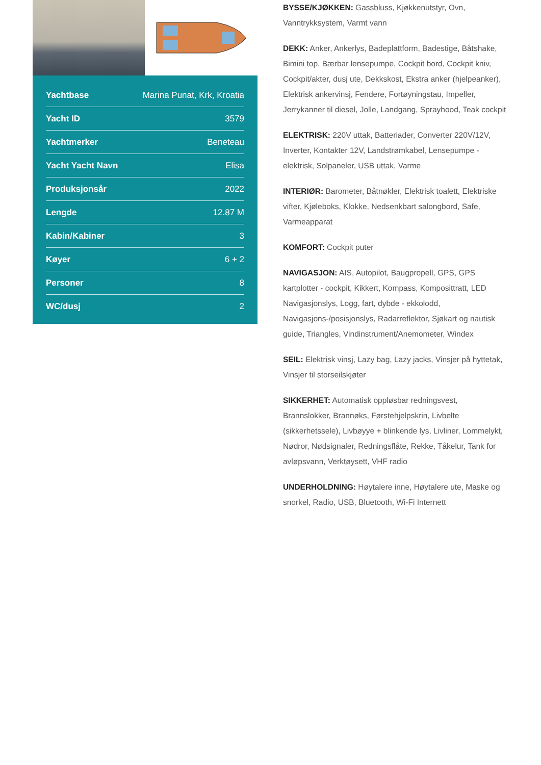| Yachtbase | Marina Punat, Krk, Kroatia |
| Yacht ID | 3579 |
| Yachtmerker | Beneteau |
| Yacht Yacht Navn | Elisa |
| Produksjonsår | 2022 |
| Lengde | 12.87 M |
| Kabin/Kabiner | 3 |
| Køyer | 6 + 2 |
| Personer | 8 |
| WC/dusj | 2 |
BYSSE/KJØKKEN: Gassbluss, Kjøkkenutstyr, Ovn, Vanntrykksystem, Varmt vann
DEKK: Anker, Ankerlys, Badeplattform, Badestige, Båtshake, Bimini top, Bærbar lensepumpe, Cockpit bord, Cockpit kniv, Cockpit/akter, dusj ute, Dekkskost, Ekstra anker (hjelpeanker), Elektrisk ankervinsj, Fendere, Fortøyningstau, Impeller, Jerrykanner til diesel, Jolle, Landgang, Sprayhood, Teak cockpit
ELEKTRISK: 220V uttak, Batteriader, Converter 220V/12V, Inverter, Kontakter 12V, Landstrømkabel, Lensepumpe - elektrisk, Solpaneler, USB uttak, Varme
INTERIØR: Barometer, Båtnøkler, Elektrisk toalett, Elektriske vifter, Kjøleboks, Klokke, Nedsenkbart salongbord, Safe, Varmeapparat
KOMFORT: Cockpit puter
NAVIGASJON: AIS, Autopilot, Baugpropell, GPS, GPS kartplotter - cockpit, Kikkert, Kompass, Komposittratt, LED Navigasjonslys, Logg, fart, dybde - ekkolodd, Navigasjons-/posisjonslys, Radarreflektor, Sjøkart og nautisk guide, Triangles, Vindinstrument/Anemometer, Windex
SEIL: Elektrisk vinsj, Lazy bag, Lazy jacks, Vinsjer på hyttetak, Vinsjer til storseilskjøter
SIKKERHET: Automatisk oppløsbar redningsvest, Brannslokker, Brannøks, Førstehjelpskrin, Livbelte (sikkerhetssele), Livbøyye + blinkende lys, Livliner, Lommelykt, Nødror, Nødsignaler, Redningsflåte, Rekke, Tåkelur, Tank for avløpsvann, Verktøysett, VHF radio
UNDERHOLDNING: Høytalere inne, Høytalere ute, Maske og snorkel, Radio, USB, Bluetooth, Wi-Fi Internett